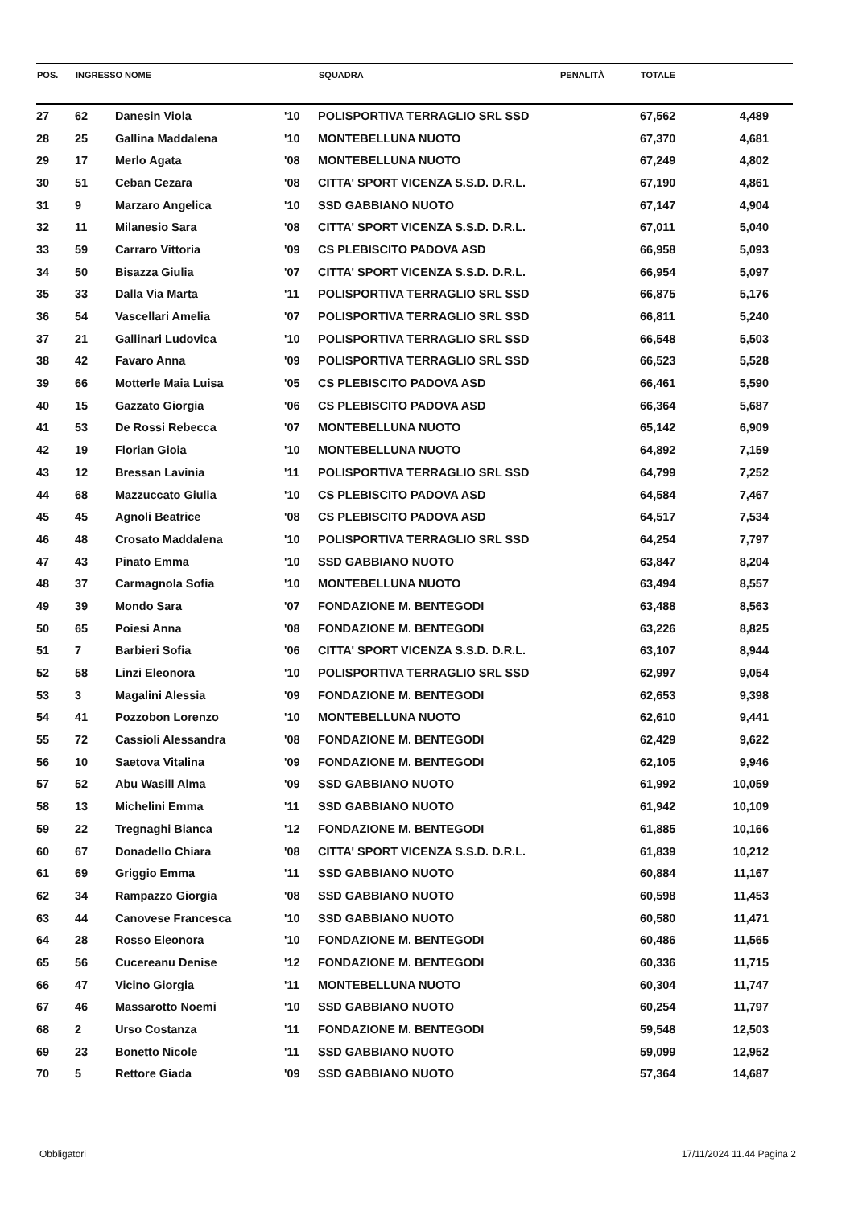| POS. | INGRESSO NOME | | | SQUADRA | PENALITÀ | TOTALE | | |
| --- | --- | --- | --- | --- | --- | --- | --- | --- |
| 27 | 62 | Danesin Viola | '10 | POLISPORTIVA TERRAGLIO SRL SSD | | 67,562 | 4,489 | |
| 28 | 25 | Gallina Maddalena | '10 | MONTEBELLUNA NUOTO | | 67,370 | 4,681 | |
| 29 | 17 | Merlo Agata | '08 | MONTEBELLUNA NUOTO | | 67,249 | 4,802 | |
| 30 | 51 | Ceban Cezara | '08 | CITTA' SPORT VICENZA S.S.D. D.R.L. | | 67,190 | 4,861 | |
| 31 | 9 | Marzaro Angelica | '10 | SSD GABBIANO NUOTO | | 67,147 | 4,904 | |
| 32 | 11 | Milanesio Sara | '08 | CITTA' SPORT VICENZA S.S.D. D.R.L. | | 67,011 | 5,040 | |
| 33 | 59 | Carraro Vittoria | '09 | CS PLEBISCITO PADOVA ASD | | 66,958 | 5,093 | |
| 34 | 50 | Bisazza Giulia | '07 | CITTA' SPORT VICENZA S.S.D. D.R.L. | | 66,954 | 5,097 | |
| 35 | 33 | Dalla Via Marta | '11 | POLISPORTIVA TERRAGLIO SRL SSD | | 66,875 | 5,176 | |
| 36 | 54 | Vascellari Amelia | '07 | POLISPORTIVA TERRAGLIO SRL SSD | | 66,811 | 5,240 | |
| 37 | 21 | Gallinari Ludovica | '10 | POLISPORTIVA TERRAGLIO SRL SSD | | 66,548 | 5,503 | |
| 38 | 42 | Favaro Anna | '09 | POLISPORTIVA TERRAGLIO SRL SSD | | 66,523 | 5,528 | |
| 39 | 66 | Motterle Maia Luisa | '05 | CS PLEBISCITO PADOVA ASD | | 66,461 | 5,590 | |
| 40 | 15 | Gazzato Giorgia | '06 | CS PLEBISCITO PADOVA ASD | | 66,364 | 5,687 | |
| 41 | 53 | De Rossi Rebecca | '07 | MONTEBELLUNA NUOTO | | 65,142 | 6,909 | |
| 42 | 19 | Florian Gioia | '10 | MONTEBELLUNA NUOTO | | 64,892 | 7,159 | |
| 43 | 12 | Bressan Lavinia | '11 | POLISPORTIVA TERRAGLIO SRL SSD | | 64,799 | 7,252 | |
| 44 | 68 | Mazzuccato Giulia | '10 | CS PLEBISCITO PADOVA ASD | | 64,584 | 7,467 | |
| 45 | 45 | Agnoli Beatrice | '08 | CS PLEBISCITO PADOVA ASD | | 64,517 | 7,534 | |
| 46 | 48 | Crosato Maddalena | '10 | POLISPORTIVA TERRAGLIO SRL SSD | | 64,254 | 7,797 | |
| 47 | 43 | Pinato Emma | '10 | SSD GABBIANO NUOTO | | 63,847 | 8,204 | |
| 48 | 37 | Carmagnola Sofia | '10 | MONTEBELLUNA NUOTO | | 63,494 | 8,557 | |
| 49 | 39 | Mondo Sara | '07 | FONDAZIONE M. BENTEGODI | | 63,488 | 8,563 | |
| 50 | 65 | Poiesi Anna | '08 | FONDAZIONE M. BENTEGODI | | 63,226 | 8,825 | |
| 51 | 7 | Barbieri Sofia | '06 | CITTA' SPORT VICENZA S.S.D. D.R.L. | | 63,107 | 8,944 | |
| 52 | 58 | Linzi Eleonora | '10 | POLISPORTIVA TERRAGLIO SRL SSD | | 62,997 | 9,054 | |
| 53 | 3 | Magalini Alessia | '09 | FONDAZIONE M. BENTEGODI | | 62,653 | 9,398 | |
| 54 | 41 | Pozzobon Lorenzo | '10 | MONTEBELLUNA NUOTO | | 62,610 | 9,441 | |
| 55 | 72 | Cassioli Alessandra | '08 | FONDAZIONE M. BENTEGODI | | 62,429 | 9,622 | |
| 56 | 10 | Saetova Vitalina | '09 | FONDAZIONE M. BENTEGODI | | 62,105 | 9,946 | |
| 57 | 52 | Abu Wasill Alma | '09 | SSD GABBIANO NUOTO | | 61,992 | 10,059 | |
| 58 | 13 | Michelini Emma | '11 | SSD GABBIANO NUOTO | | 61,942 | 10,109 | |
| 59 | 22 | Tregnaghi Bianca | '12 | FONDAZIONE M. BENTEGODI | | 61,885 | 10,166 | |
| 60 | 67 | Donadello Chiara | '08 | CITTA' SPORT VICENZA S.S.D. D.R.L. | | 61,839 | 10,212 | |
| 61 | 69 | Griggio Emma | '11 | SSD GABBIANO NUOTO | | 60,884 | 11,167 | |
| 62 | 34 | Rampazzo Giorgia | '08 | SSD GABBIANO NUOTO | | 60,598 | 11,453 | |
| 63 | 44 | Canovese Francesca | '10 | SSD GABBIANO NUOTO | | 60,580 | 11,471 | |
| 64 | 28 | Rosso Eleonora | '10 | FONDAZIONE M. BENTEGODI | | 60,486 | 11,565 | |
| 65 | 56 | Cucereanu Denise | '12 | FONDAZIONE M. BENTEGODI | | 60,336 | 11,715 | |
| 66 | 47 | Vicino Giorgia | '11 | MONTEBELLUNA NUOTO | | 60,304 | 11,747 | |
| 67 | 46 | Massarotto Noemi | '10 | SSD GABBIANO NUOTO | | 60,254 | 11,797 | |
| 68 | 2 | Urso Costanza | '11 | FONDAZIONE M. BENTEGODI | | 59,548 | 12,503 | |
| 69 | 23 | Bonetto Nicole | '11 | SSD GABBIANO NUOTO | | 59,099 | 12,952 | |
| 70 | 5 | Rettore Giada | '09 | SSD GABBIANO NUOTO | | 57,364 | 14,687 | |
Obbligatori 17/11/2024 11.44 Pagina 2